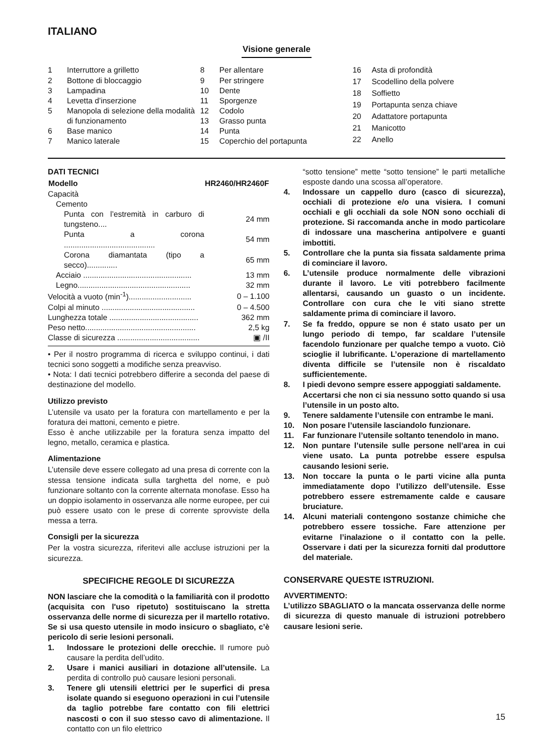ITALIANO
Visione generale
| 1 | Interruttore a grilletto |
| 2 | Bottone di bloccaggio |
| 3 | Lampadina |
| 4 | Levetta d’inserzione |
| 5 | Manopola di selezione della modalità di funzionamento |
| 6 | Base manico |
| 7 | Manico laterale |
| 8 | Per allentare |
| 9 | Per stringere |
| 10 | Dente |
| 11 | Sporgenze |
| 12 | Codolo |
| 13 | Grasso punta |
| 14 | Punta |
| 15 | Coperchio del portapunta |
| 16 | Asta di profondità |
| 17 | Scodellino della polvere |
| 18 | Soffietto |
| 19 | Portapunta senza chiave |
| 20 | Adattatore portapunta |
| 21 | Manicotto |
| 22 | Anello |
DATI TECNICI
| Modello | HR2460/HR2460F |
| --- | --- |
| Capacità | |
| Cemento | |
| Punta con l’estremità in carburo di tungsteno.... | 24 mm |
| Punta a corona .......................................... | 54 mm |
| Corona diamantata (tipo a secco).............. | 65 mm |
| Acciaio .................................................. | 13 mm |
| Legno.................................................... | 32 mm |
| Velocità a vuoto (min<sup>-1</sup>)............................. | 0 – 1.100 |
| Colpi al minuto ........................................... | 0 – 4.500 |
| Lunghezza totale ......................................... | 362 mm |
| Peso netto................................................... | 2,5 kg |
| Classe di sicurezza ...................................... | ▣ /II |
• Per il nostro programma di ricerca e sviluppo continui, i dati tecnici sono soggetti a modifiche senza preavviso.
• Nota: I dati tecnici potrebbero differire a seconda del paese di destinazione del modello.
Utilizzo previsto
L’utensile va usato per la foratura con martellamento e per la foratura dei mattoni, cemento e pietre.
Esso è anche utilizzabile per la foratura senza impatto del legno, metallo, ceramica e plastica.
Alimentazione
L’utensile deve essere collegato ad una presa di corrente con la stessa tensione indicata sulla targhetta del nome, e può funzionare soltanto con la corrente alternata monofase. Esso ha un doppio isolamento in osservanza alle norme europee, per cui può essere usato con le prese di corrente sprovviste della messa a terra.
Consigli per la sicurezza
Per la vostra sicurezza, riferitevi alle accluse istruzioni per la sicurezza.
SPECIFICHE REGOLE DI SICUREZZA
NON lasciare che la comodità o la familiarità con il prodotto (acquisita con l'uso ripetuto) sostituiscano la stretta osservanza delle norme di sicurezza per il martello rotativo. Se si usa questo utensile in modo insicuro o sbagliato, c’è pericolo di serie lesioni personali.
1. Indossare le protezioni delle orecchie. Il rumore può causare la perdita dell’udito.
2. Usare i manici ausiliari in dotazione all’utensile. La perdita di controllo può causare lesioni personali.
3. Tenere gli utensili elettrici per le superfici di presa isolate quando si eseguono operazioni in cui l’utensile da taglio potrebbe fare contatto con fili elettrici nascosti o con il suo stesso cavo di alimentazione. Il contatto con un filo elettrico
“sotto tensione” mette “sotto tensione” le parti metalliche esposte dando una scossa all’operatore.
4. Indossare un cappello duro (casco di sicurezza), occhiali di protezione e/o una visiera. I comuni occhiali e gli occhiali da sole NON sono occhiali di protezione. Si raccomanda anche in modo particolare di indossare una mascherina antipolvere e guanti imbottiti.
5. Controllare che la punta sia fissata saldamente prima di cominciare il lavoro.
6. L’utensile produce normalmente delle vibrazioni durante il lavoro. Le viti potrebbero facilmente allentarsi, causando un guasto o un incidente. Controllare con cura che le viti siano strette saldamente prima di cominciare il lavoro.
7. Se fa freddo, oppure se non é stato usato per un lungo periodo di tempo, far scaldare l’utensile facendolo funzionare per qualche tempo a vuoto. Ciò scioglie il lubrificante. L’operazione di martellamento diventa difficile se l’utensile non è riscaldato sufficientemente.
8. I piedi devono sempre essere appoggiati saldamente.
Accertarsi che non ci sia nessuno sotto quando si usa l’utensile in un posto alto.
9. Tenere saldamente l’utensile con entrambe le mani.
10. Non posare l’utensile lasciandolo funzionare.
11. Far funzionare l’utensile soltanto tenendolo in mano.
12. Non puntare l’utensile sulle persone nell’area in cui viene usato. La punta potrebbe essere espulsa causando lesioni serie.
13. Non toccare la punta o le parti vicine alla punta immediatamente dopo l’utilizzo dell’utensile. Esse potrebbero essere estremamente calde e causare bruciature.
14. Alcuni materiali contengono sostanze chimiche che potrebbero essere tossiche. Fare attenzione per evitarne l’inalazione o il contatto con la pelle. Osservare i dati per la sicurezza forniti dal produttore del materiale.
CONSERVARE QUESTE ISTRUZIONI.
AVVERTIMENTO:
L’utilizzo SBAGLIATO o la mancata osservanza delle norme di sicurezza di questo manuale di istruzioni potrebbero causare lesioni serie.
15